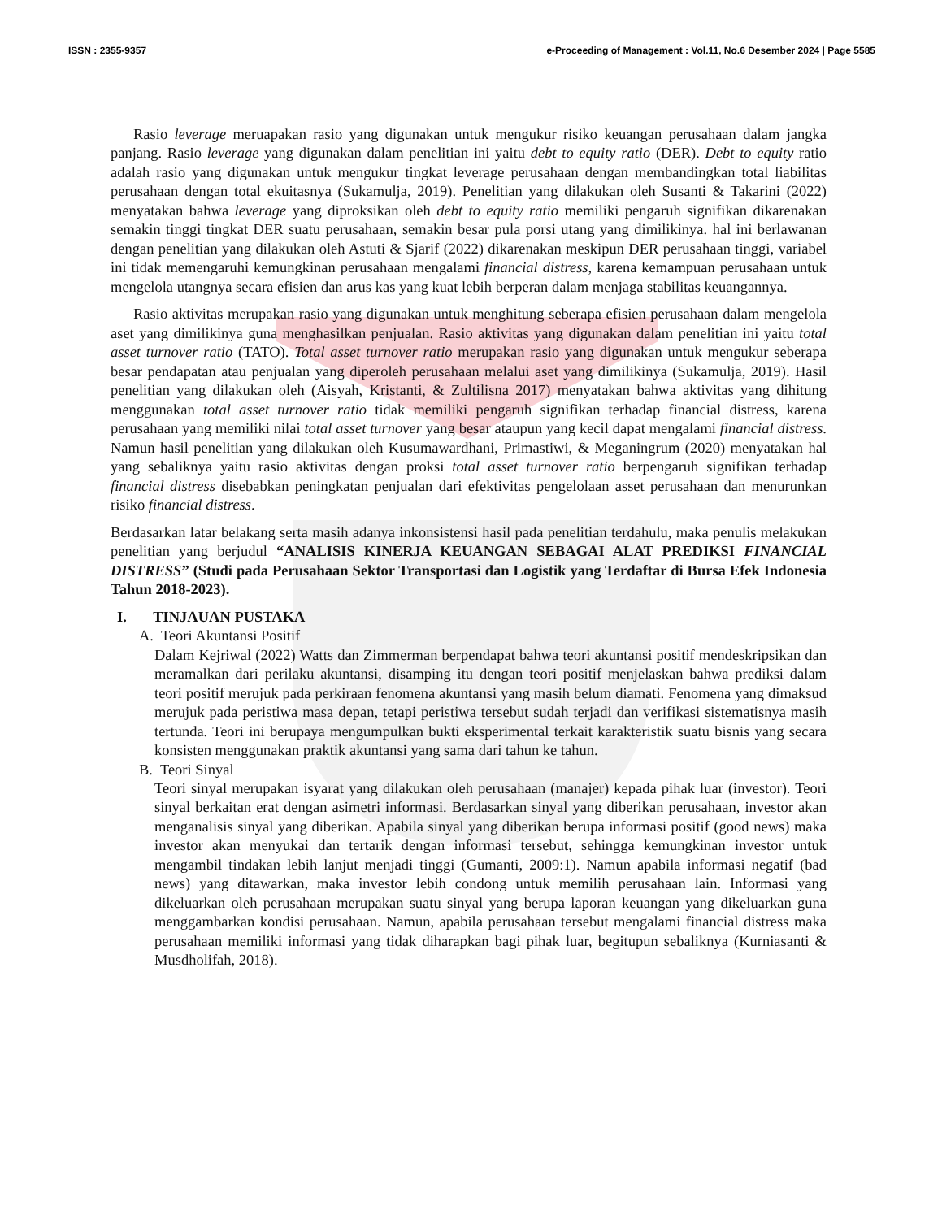ISSN : 2355-9357 e-Proceeding of Management : Vol.11, No.6 Desember 2024 | Page 5585
Rasio leverage meruapakan rasio yang digunakan untuk mengukur risiko keuangan perusahaan dalam jangka panjang. Rasio leverage yang digunakan dalam penelitian ini yaitu debt to equity ratio (DER). Debt to equity ratio adalah rasio yang digunakan untuk mengukur tingkat leverage perusahaan dengan membandingkan total liabilitas perusahaan dengan total ekuitasnya (Sukamulja, 2019). Penelitian yang dilakukan oleh Susanti & Takarini (2022) menyatakan bahwa leverage yang diproksikan oleh debt to equity ratio memiliki pengaruh signifikan dikarenakan semakin tinggi tingkat DER suatu perusahaan, semakin besar pula porsi utang yang dimilikinya. hal ini berlawanan dengan penelitian yang dilakukan oleh Astuti & Sjarif (2022) dikarenakan meskipun DER perusahaan tinggi, variabel ini tidak memengaruhi kemungkinan perusahaan mengalami financial distress, karena kemampuan perusahaan untuk mengelola utangnya secara efisien dan arus kas yang kuat lebih berperan dalam menjaga stabilitas keuangannya.
Rasio aktivitas merupakan rasio yang digunakan untuk menghitung seberapa efisien perusahaan dalam mengelola aset yang dimilikinya guna menghasilkan penjualan. Rasio aktivitas yang digunakan dalam penelitian ini yaitu total asset turnover ratio (TATO). Total asset turnover ratio merupakan rasio yang digunakan untuk mengukur seberapa besar pendapatan atau penjualan yang diperoleh perusahaan melalui aset yang dimilikinya (Sukamulja, 2019). Hasil penelitian yang dilakukan oleh (Aisyah, Kristanti, & Zultilisna 2017) menyatakan bahwa aktivitas yang dihitung menggunakan total asset turnover ratio tidak memiliki pengaruh signifikan terhadap financial distress, karena perusahaan yang memiliki nilai total asset turnover yang besar ataupun yang kecil dapat mengalami financial distress. Namun hasil penelitian yang dilakukan oleh Kusumawardhani, Primastiwi, & Meganingrum (2020) menyatakan hal yang sebaliknya yaitu rasio aktivitas dengan proksi total asset turnover ratio berpengaruh signifikan terhadap financial distress disebabkan peningkatan penjualan dari efektivitas pengelolaan asset perusahaan dan menurunkan risiko financial distress.
Berdasarkan latar belakang serta masih adanya inkonsistensi hasil pada penelitian terdahulu, maka penulis melakukan penelitian yang berjudul “ANALISIS KINERJA KEUANGAN SEBAGAI ALAT PREDIKSI FINANCIAL DISTRESS” (Studi pada Perusahaan Sektor Transportasi dan Logistik yang Terdaftar di Bursa Efek Indonesia Tahun 2018-2023).
I. TINJAUAN PUSTAKA
A. Teori Akuntansi Positif
Dalam Kejriwal (2022) Watts dan Zimmerman berpendapat bahwa teori akuntansi positif mendeskripsikan dan meramalkan dari perilaku akuntansi, disamping itu dengan teori positif menjelaskan bahwa prediksi dalam teori positif merujuk pada perkiraan fenomena akuntansi yang masih belum diamati. Fenomena yang dimaksud merujuk pada peristiwa masa depan, tetapi peristiwa tersebut sudah terjadi dan verifikasi sistematisnya masih tertunda. Teori ini berupaya mengumpulkan bukti eksperimental terkait karakteristik suatu bisnis yang secara konsisten menggunakan praktik akuntansi yang sama dari tahun ke tahun.
B. Teori Sinyal
Teori sinyal merupakan isyarat yang dilakukan oleh perusahaan (manajer) kepada pihak luar (investor). Teori sinyal berkaitan erat dengan asimetri informasi. Berdasarkan sinyal yang diberikan perusahaan, investor akan menganalisis sinyal yang diberikan. Apabila sinyal yang diberikan berupa informasi positif (good news) maka investor akan menyukai dan tertarik dengan informasi tersebut, sehingga kemungkinan investor untuk mengambil tindakan lebih lanjut menjadi tinggi (Gumanti, 2009:1). Namun apabila informasi negatif (bad news) yang ditawarkan, maka investor lebih condong untuk memilih perusahaan lain. Informasi yang dikeluarkan oleh perusahaan merupakan suatu sinyal yang berupa laporan keuangan yang dikeluarkan guna menggambarkan kondisi perusahaan. Namun, apabila perusahaan tersebut mengalami financial distress maka perusahaan memiliki informasi yang tidak diharapkan bagi pihak luar, begitupun sebaliknya (Kurniasanti & Musdholifah, 2018).